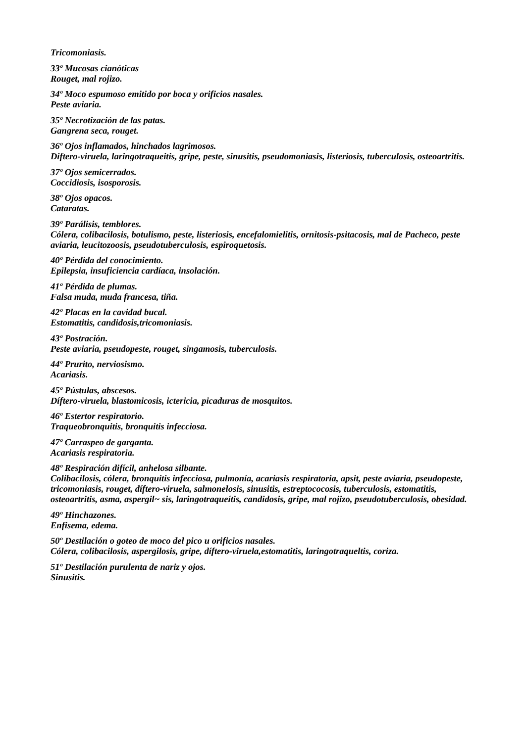Tricomoniasis.
33º Mucosas cianóticas
Rouget, mal rojizo.
34º Moco espumoso emitido por boca y orificios nasales.
Peste aviaria.
35º Necrotización de las patas.
Gangrena seca, rouget.
36º Ojos inflamados, hinchados lagrimosos.
Diftero-viruela, laringotraqueitis, gripe, peste, sinusitis, pseudomoniasis, listeriosis, tuberculosis, osteoartritis.
37º Ojos semicerrados.
Coccidiosis, isosporosis.
38º Ojos opacos.
Cataratas.
39º Parálisis, temblores.
Cólera, colibacilosis, botulismo, peste, listeriosis, encefalomielitis, ornitosis-psitacosis, mal de Pacheco, peste aviaria, leucitozoosis, pseudotuberculosis, espiroquetosis.
40º Pérdida del conocimiento.
Epilepsia, insuficiencia cardíaca, insolación.
41º Pérdida de plumas.
Falsa muda, muda francesa, tiña.
42º Placas en la cavidad bucal.
Estomatitis, candidosis,tricomoniasis.
43º Postración.
Peste aviaria, pseudopeste, rouget, singamosis, tuberculosis.
44º Prurito, nerviosismo.
Acariasis.
45º Pústulas, abscesos.
Díftero-viruela, blastomicosis, ictericia, picaduras de mosquitos.
46º Estertor respiratorio.
Traqueobronquitis, bronquitis infecciosa.
47º Carraspeo de garganta.
Acariasis respiratoria.
48º Respiración difícil, anhelosa silbante.
Colibacilosis, cólera, bronquitis infecciosa, pulmonía, acariasis respiratoria, apsit, peste aviaria, pseudopeste, tricomoniasis, rouget, díftero-viruela, salmonelosis, sinusitis, estreptococosis, tuberculosis, estomatitis, osteoartritis, asma, aspergil~ sis, laringotraqueítis, candidosis, gripe, mal rojizo, pseudotuberculosis, obesidad.
49º Hinchazones.
Enfisema, edema.
50º Destilación o goteo de moco del pico u orificios nasales.
Cólera, colibacilosis, aspergilosis, gripe, díftero-viruela,estomatitis, laringotraqueltis, coriza.
51º Destilación purulenta de nariz y ojos.
Sinusitis.